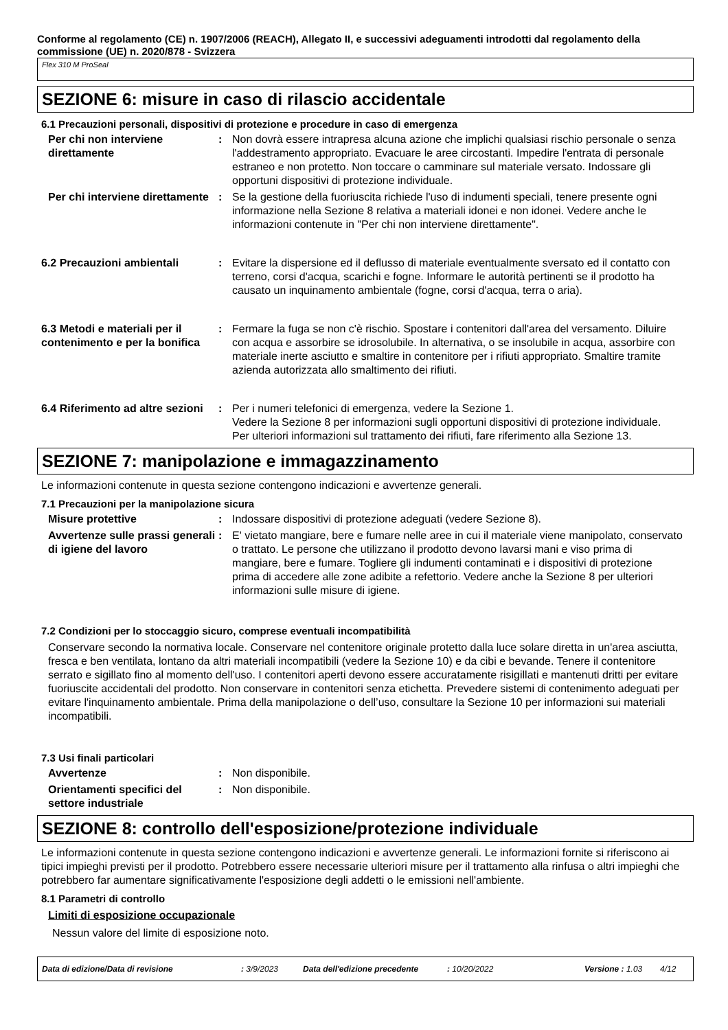Conforme al regolamento (CE) n. 1907/2006 (REACH), Allegato II, e successivi adeguamenti introdotti dal regolamento della commissione (UE) n. 2020/878 - Svizzera
Flex 310 M ProSeal
SEZIONE 6: misure in caso di rilascio accidentale
6.1 Precauzioni personali, dispositivi di protezione e procedure in caso di emergenza
Per chi non interviene direttamente
: Non dovrà essere intrapresa alcuna azione che implichi qualsiasi rischio personale o senza l'addestramento appropriato. Evacuare le aree circostanti. Impedire l'entrata di personale estraneo e non protetto. Non toccare o camminare sul materiale versato. Indossare gli opportuni dispositivi di protezione individuale.
Per chi interviene direttamente
: Se la gestione della fuoriuscita richiede l'uso di indumenti speciali, tenere presente ogni informazione nella Sezione 8 relativa a materiali idonei e non idonei. Vedere anche le informazioni contenute in "Per chi non interviene direttamente".
6.2 Precauzioni ambientali : Evitare la dispersione ed il deflusso di materiale eventualmente sversato ed il contatto con terreno, corsi d'acqua, scarichi e fogne. Informare le autorità pertinenti se il prodotto ha causato un inquinamento ambientale (fogne, corsi d'acqua, terra o aria).
6.3 Metodi e materiali per il contenimento e per la bonifica
: Fermare la fuga se non c'è rischio. Spostare i contenitori dall'area del versamento. Diluire con acqua e assorbire se idrosolubile. In alternativa, o se insolubile in acqua, assorbire con materiale inerte asciutto e smaltire in contenitore per i rifiuti appropriato. Smaltire tramite azienda autorizzata allo smaltimento dei rifiuti.
6.4 Riferimento ad altre sezioni
: Per i numeri telefonici di emergenza, vedere la Sezione 1.
Vedere la Sezione 8 per informazioni sugli opportuni dispositivi di protezione individuale.
Per ulteriori informazioni sul trattamento dei rifiuti, fare riferimento alla Sezione 13.
SEZIONE 7: manipolazione e immagazzinamento
Le informazioni contenute in questa sezione contengono indicazioni e avvertenze generali.
7.1 Precauzioni per la manipolazione sicura
Misure protettive : Indossare dispositivi di protezione adeguati (vedere Sezione 8).
Avvertenze sulle prassi generali di igiene del lavoro
: E' vietato mangiare, bere e fumare nelle aree in cui il materiale viene manipolato, conservato o trattato. Le persone che utilizzano il prodotto devono lavarsi mani e viso prima di mangiare, bere e fumare. Togliere gli indumenti contaminati e i dispositivi di protezione prima di accedere alle zone adibite a refettorio. Vedere anche la Sezione 8 per ulteriori informazioni sulle misure di igiene.
7.2 Condizioni per lo stoccaggio sicuro, comprese eventuali incompatibilità
Conservare secondo la normativa locale. Conservare nel contenitore originale protetto dalla luce solare diretta in un'area asciutta, fresca e ben ventilata, lontano da altri materiali incompatibili (vedere la Sezione 10) e da cibi e bevande. Tenere il contenitore serrato e sigillato fino al momento dell'uso. I contenitori aperti devono essere accuratamente risigillati e mantenuti dritti per evitare fuoriuscite accidentali del prodotto. Non conservare in contenitori senza etichetta. Prevedere sistemi di contenimento adeguati per evitare l'inquinamento ambientale. Prima della manipolazione o dell’uso, consultare la Sezione 10 per informazioni sui materiali incompatibili.
7.3 Usi finali particolari
Avvertenze : Non disponibile.
Orientamenti specifici del settore industriale
: Non disponibile.
SEZIONE 8: controllo dell'esposizione/protezione individuale
Le informazioni contenute in questa sezione contengono indicazioni e avvertenze generali. Le informazioni fornite si riferiscono ai tipici impieghi previsti per il prodotto. Potrebbero essere necessarie ulteriori misure per il trattamento alla rinfusa o altri impieghi che potrebbero far aumentare significativamente l'esposizione degli addetti o le emissioni nell'ambiente.
8.1 Parametri di controllo
Limiti di esposizione occupazionale
Nessun valore del limite di esposizione noto.
Data di edizione/Data di revisione: 3/9/2023 Data dell'edizione precedente: 10/20/2022 Versione : 1.03 4/12